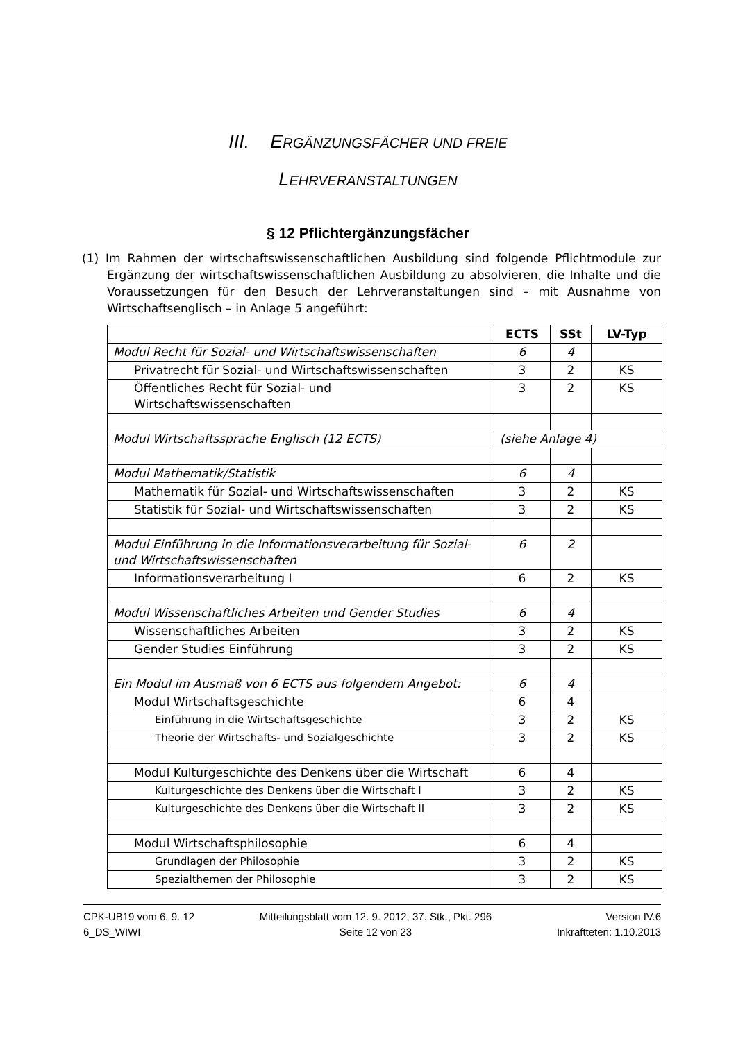III. ERGÄNZUNGSFÄCHER UND FREIE
LEHRVERANSTALTUNGEN
§ 12 Pflichtergänzungsfächer
(1) Im Rahmen der wirtschaftswissenschaftlichen Ausbildung sind folgende Pflichtmodule zur Ergänzung der wirtschaftswissenschaftlichen Ausbildung zu absolvieren, die Inhalte und die Voraussetzungen für den Besuch der Lehrveranstaltungen sind – mit Ausnahme von Wirtschaftsenglisch – in Anlage 5 angeführt:
| | ECTS | SSt | LV-Typ |
| --- | --- | --- | --- |
| Modul Recht für Sozial- und Wirtschaftswissenschaften | 6 | 4 | |
| Privatrecht für Sozial- und Wirtschaftswissenschaften | 3 | 2 | KS |
| Öffentliches Recht für Sozial- und Wirtschaftswissenschaften | 3 | 2 | KS |
| Modul Wirtschaftssprache Englisch (12 ECTS) | (siehe Anlage 4) | | |
| Modul Mathematik/Statistik | 6 | 4 | |
| Mathematik für Sozial- und Wirtschaftswissenschaften | 3 | 2 | KS |
| Statistik für Sozial- und Wirtschaftswissenschaften | 3 | 2 | KS |
| Modul Einführung in die Informationsverarbeitung für Sozial- und Wirtschaftswissenschaften | 6 | 2 | |
| Informationsverarbeitung I | 6 | 2 | KS |
| Modul Wissenschaftliches Arbeiten und Gender Studies | 6 | 4 | |
| Wissenschaftliches Arbeiten | 3 | 2 | KS |
| Gender Studies Einführung | 3 | 2 | KS |
| Ein Modul im Ausmaß von 6 ECTS aus folgendem Angebot: | 6 | 4 | |
| Modul Wirtschaftsgeschichte | 6 | 4 | |
| Einführung in die Wirtschaftsgeschichte | 3 | 2 | KS |
| Theorie der Wirtschafts- und Sozialgeschichte | 3 | 2 | KS |
| Modul Kulturgeschichte des Denkens über die Wirtschaft | 6 | 4 | |
| Kulturgeschichte des Denkens über die Wirtschaft I | 3 | 2 | KS |
| Kulturgeschichte des Denkens über die Wirtschaft II | 3 | 2 | KS |
| Modul Wirtschaftsphilosophie | 6 | 4 | |
| Grundlagen der Philosophie | 3 | 2 | KS |
| Spezialthemen der Philosophie | 3 | 2 | KS |
CPK-UB19 vom 6. 9. 12
6_DS_WIWI
Mitteilungsblatt vom 12. 9. 2012, 37. Stk., Pkt. 296
Seite 12 von 23
Version IV.6
Inkraftteten: 1.10.2013